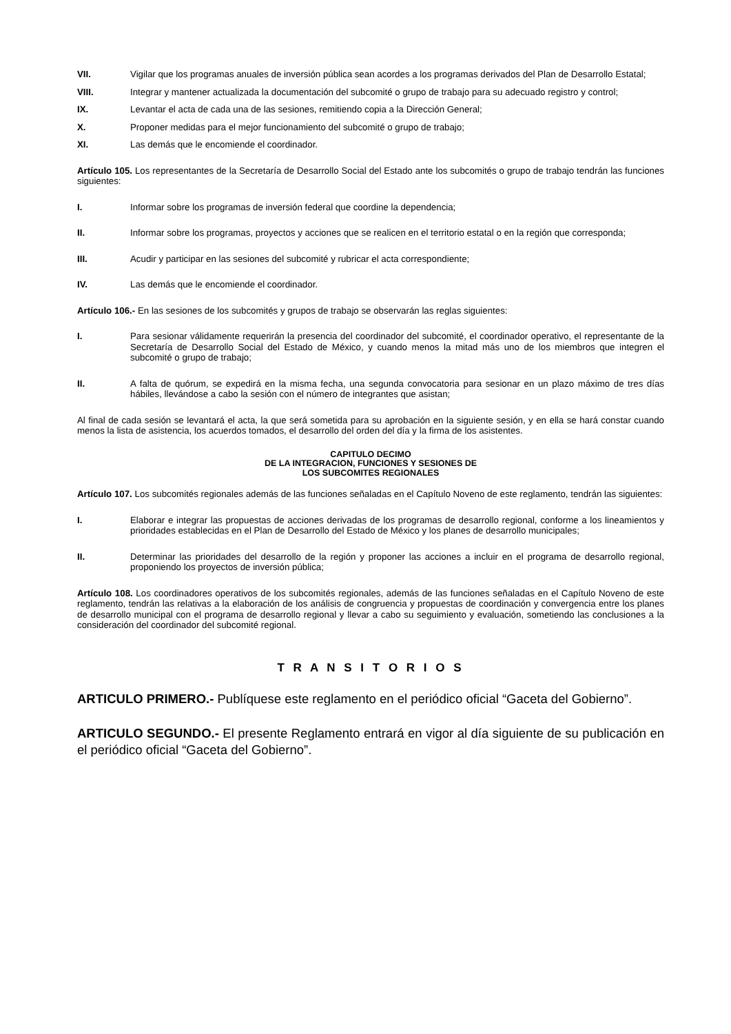VII. Vigilar que los programas anuales de inversión pública sean acordes a los programas derivados del Plan de Desarrollo Estatal;
VIII. Integrar y mantener actualizada la documentación del subcomité o grupo de trabajo para su adecuado registro y control;
IX. Levantar el acta de cada una de las sesiones, remitiendo copia a la Dirección General;
X. Proponer medidas para el mejor funcionamiento del subcomité o grupo de trabajo;
XI. Las demás que le encomiende el coordinador.
Artículo 105. Los representantes de la Secretaría de Desarrollo Social del Estado ante los subcomités o grupo de trabajo tendrán las funciones siguientes:
I. Informar sobre los programas de inversión federal que coordine la dependencia;
II. Informar sobre los programas, proyectos y acciones que se realicen en el territorio estatal o en la región que corresponda;
III. Acudir y participar en las sesiones del subcomité y rubricar el acta correspondiente;
IV. Las demás que le encomiende el coordinador.
Artículo 106.- En las sesiones de los subcomités y grupos de trabajo se observarán las reglas siguientes:
I. Para sesionar válidamente requerirán la presencia del coordinador del subcomité, el coordinador operativo, el representante de la Secretaría de Desarrollo Social del Estado de México, y cuando menos la mitad más uno de los miembros que integren el subcomité o grupo de trabajo;
II. A falta de quórum, se expedirá en la misma fecha, una segunda convocatoria para sesionar en un plazo máximo de tres días hábiles, llevándose a cabo la sesión con el número de integrantes que asistan;
Al final de cada sesión se levantará el acta, la que será sometida para su aprobación en la siguiente sesión, y en ella se hará constar cuando menos la lista de asistencia, los acuerdos tomados, el desarrollo del orden del día y la firma de los asistentes.
CAPITULO DECIMO
DE LA INTEGRACION, FUNCIONES Y SESIONES DE
LOS SUBCOMITES REGIONALES
Artículo 107. Los subcomités regionales además de las funciones señaladas en el Capítulo Noveno de este reglamento, tendrán las siguientes:
I. Elaborar e integrar las propuestas de acciones derivadas de los programas de desarrollo regional, conforme a los lineamientos y prioridades establecidas en el Plan de Desarrollo del Estado de México y los planes de desarrollo municipales;
II. Determinar las prioridades del desarrollo de la región y proponer las acciones a incluir en el programa de desarrollo regional, proponiendo los proyectos de inversión pública;
Artículo 108. Los coordinadores operativos de los subcomités regionales, además de las funciones señaladas en el Capítulo Noveno de este reglamento, tendrán las relativas a la elaboración de los análisis de congruencia y propuestas de coordinación y convergencia entre los planes de desarrollo municipal con el programa de desarrollo regional y llevar a cabo su seguimiento y evaluación, sometiendo las conclusiones a la consideración del coordinador del subcomité regional.
T R A N S I T O R I O S
ARTICULO PRIMERO.- Publíquese este reglamento en el periódico oficial “Gaceta del Gobierno”.
ARTICULO SEGUNDO.- El presente Reglamento entrará en vigor al día siguiente de su publicación en el periódico oficial “Gaceta del Gobierno”.